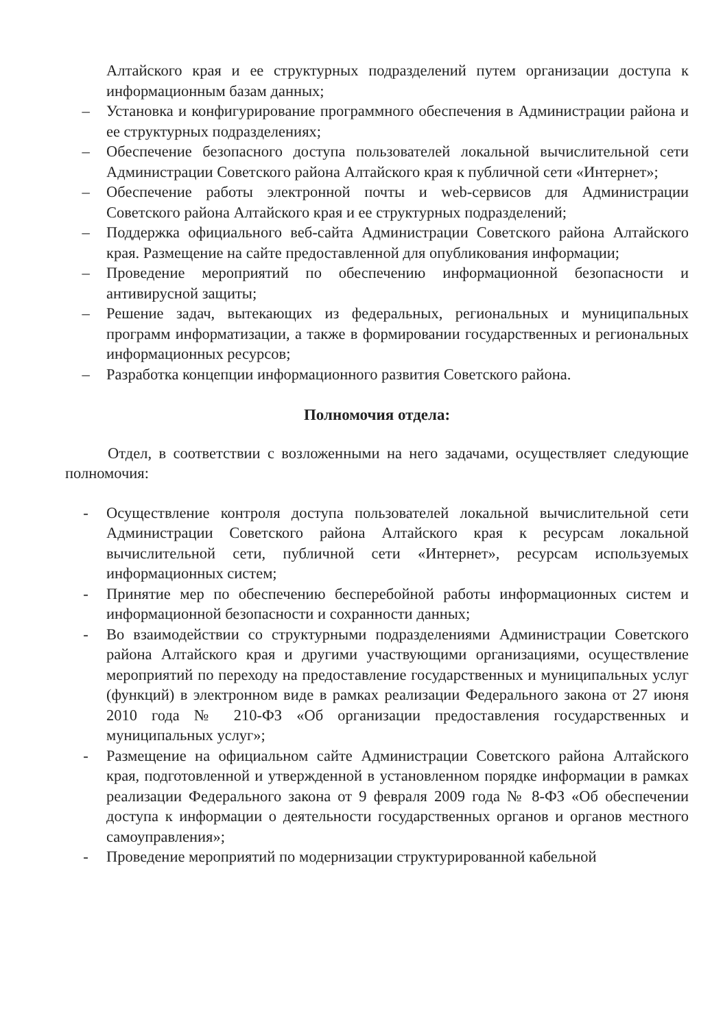Алтайского края и ее структурных подразделений путем организации доступа к информационным базам данных;
– Установка и конфигурирование программного обеспечения в Администрации района и ее структурных подразделениях;
– Обеспечение безопасного доступа пользователей локальной вычислительной сети Администрации Советского района Алтайского края к публичной сети «Интернет»;
– Обеспечение работы электронной почты и web-сервисов для Администрации Советского района Алтайского края и ее структурных подразделений;
– Поддержка официального веб-сайта Администрации Советского района Алтайского края. Размещение на сайте предоставленной для опубликования информации;
– Проведение мероприятий по обеспечению информационной безопасности и антивирусной защиты;
– Решение задач, вытекающих из федеральных, региональных и муниципальных программ информатизации, а также в формировании государственных и региональных информационных ресурсов;
– Разработка концепции информационного развития Советского района.
Полномочия отдела:
Отдел, в соответствии с возложенными на него задачами, осуществляет следующие полномочия:
- Осуществление контроля доступа пользователей локальной вычислительной сети Администрации Советского района Алтайского края к ресурсам локальной вычислительной сети, публичной сети «Интернет», ресурсам используемых информационных систем;
- Принятие мер по обеспечению бесперебойной работы информационных систем и информационной безопасности и сохранности данных;
- Во взаимодействии со структурными подразделениями Администрации Советского района Алтайского края и другими участвующими организациями, осуществление мероприятий по переходу на предоставление государственных и муниципальных услуг (функций) в электронном виде в рамках реализации Федерального закона от 27 июня 2010 года № 210-ФЗ «Об организации предоставления государственных и муниципальных услуг»;
- Размещение на официальном сайте Администрации Советского района Алтайского края, подготовленной и утвержденной в установленном порядке информации в рамках реализации Федерального закона от 9 февраля 2009 года № 8-ФЗ «Об обеспечении доступа к информации о деятельности государственных органов и органов местного самоуправления»;
- Проведение мероприятий по модернизации структурированной кабельной